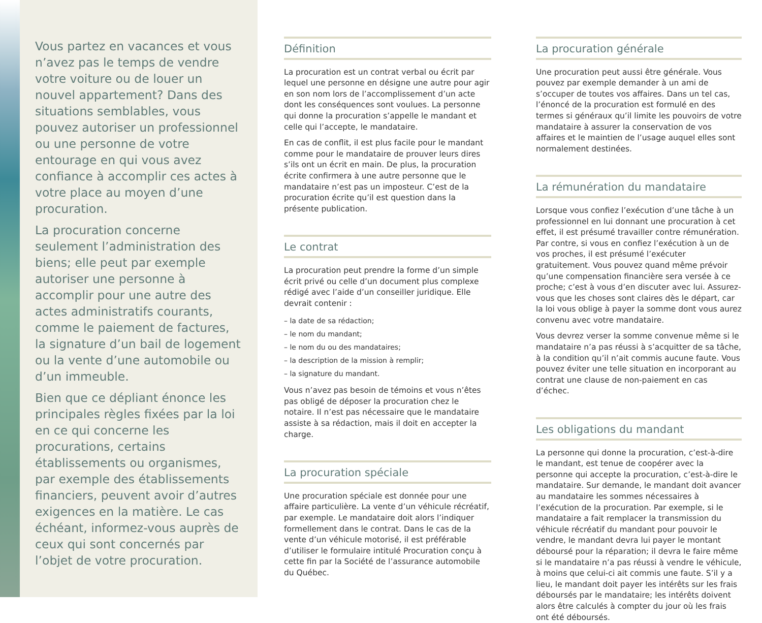Vous partez en vacances et vous n’avez pas le temps de vendre votre voiture ou de louer un nouvel appartement? Dans des situations semblables, vous pouvez autoriser un professionnel ou une personne de votre entourage en qui vous avez confiance à accomplir ces actes à votre place au moyen d’une procuration.
La procuration concerne seulement l’administration des biens; elle peut par exemple autoriser une personne à accomplir pour une autre des actes administratifs courants, comme le paiement de factures, la signature d’un bail de logement ou la vente d’une automobile ou d’un immeuble.
Bien que ce dépliant énonce les principales règles fixées par la loi en ce qui concerne les procurations, certains établissements ou organismes, par exemple des établissements financiers, peuvent avoir d’autres exigences en la matière. Le cas échéant, informez-vous auprès de ceux qui sont concernés par l’objet de votre procuration.
Définition
La procuration est un contrat verbal ou écrit par lequel une personne en désigne une autre pour agir en son nom lors de l’accomplissement d’un acte dont les conséquences sont voulues. La personne qui donne la procuration s’appelle le mandant et celle qui l’accepte, le mandataire.
En cas de conflit, il est plus facile pour le mandant comme pour le mandataire de prouver leurs dires s’ils ont un écrit en main. De plus, la procuration écrite confirmera à une autre personne que le mandataire n’est pas un imposteur. C’est de la procuration écrite qu’il est question dans la présente publication.
Le contrat
La procuration peut prendre la forme d’un simple écrit privé ou celle d’un document plus complexe rédigé avec l’aide d’un conseiller juridique. Elle devrait contenir :
– la date de sa rédaction;
– le nom du mandant;
– le nom du ou des mandataires;
– la description de la mission à remplir;
– la signature du mandant.
Vous n’avez pas besoin de témoins et vous n’êtes pas obligé de déposer la procuration chez le notaire. Il n’est pas nécessaire que le mandataire assiste à sa rédaction, mais il doit en accepter la charge.
La procuration spéciale
Une procuration spéciale est donnée pour une affaire particulière. La vente d’un véhicule récréatif, par exemple. Le mandataire doit alors l’indiquer formellement dans le contrat. Dans le cas de la vente d’un véhicule motorisé, il est préférable d’utiliser le formulaire intitulé Procuration conçu à cette fin par la Société de l’assurance automobile du Québec.
La procuration générale
Une procuration peut aussi être générale. Vous pouvez par exemple demander à un ami de s’occuper de toutes vos affaires. Dans un tel cas, l’énoncé de la procuration est formulé en des termes si généraux qu’il limite les pouvoirs de votre mandataire à assurer la conservation de vos affaires et le maintien de l’usage auquel elles sont normalement destinées.
La rémunération du mandataire
Lorsque vous confiez l’exécution d’une tâche à un professionnel en lui donnant une procuration à cet effet, il est présumé travailler contre rémunération. Par contre, si vous en confiez l’exécution à un de vos proches, il est présumé l’exécuter gratuitement. Vous pouvez quand même prévoir qu’une compensation financière sera versée à ce proche; c’est à vous d’en discuter avec lui. Assurez-vous que les choses sont claires dès le départ, car la loi vous oblige à payer la somme dont vous aurez convenu avec votre mandataire.
Vous devrez verser la somme convenue même si le mandataire n’a pas réussi à s’acquitter de sa tâche, à la condition qu’il n’ait commis aucune faute. Vous pouvez éviter une telle situation en incorporant au contrat une clause de non-paiement en cas d’échec.
Les obligations du mandant
La personne qui donne la procuration, c’est-à-dire le mandant, est tenue de coopérer avec la personne qui accepte la procuration, c’est-à-dire le mandataire. Sur demande, le mandant doit avancer au mandataire les sommes nécessaires à l’exécution de la procuration. Par exemple, si le mandataire a fait remplacer la transmission du véhicule récréatif du mandant pour pouvoir le vendre, le mandant devra lui payer le montant déboursé pour la réparation; il devra le faire même si le mandataire n’a pas réussi à vendre le véhicule, à moins que celui-ci ait commis une faute. S’il y a lieu, le mandant doit payer les intérêts sur les frais déboursés par le mandataire; les intérêts doivent alors être calculés à compter du jour où les frais ont été déboursés.